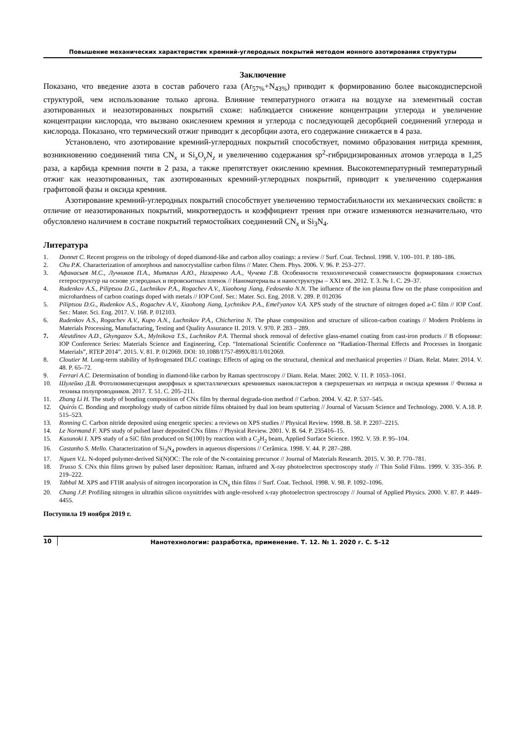Повышение механических характеристик кремний-углеродных покрытий методом ионного азотирования структуры
Заключение
Показано, что введение азота в состав рабочего газа (Ar<sub>57%</sub>+N<sub>43%</sub>) приводит к формированию более высокодисперсной структурой, чем использование только аргона. Влияние температурного отжига на воздухе на элементный состав азотированных и неазотированных покрытий схоже: наблюдается снижение концентрации углерода и увеличение концентрации кислорода, что вызвано окислением кремния и углерода с последующей десорбцией соединений углерода и кислорода. Показано, что термический отжиг приводит к десорбции азота, его содержание снижается в 4 раза.
Установлено, что азотирование кремний-углеродных покрытий способствует, помимо образования нитрида кремния, возникновению соединений типа CN<sub>x</sub> и Si<sub>x</sub>O<sub>y</sub>N<sub>z</sub> и увеличению содержания sp<sup>2</sup>-гибридизированных атомов углерода в 1,25 раза, а карбида кремния почти в 2 раза, а также препятствует окислению кремния. Высокотемпературный температурный отжиг как неазотированных, так азотированных кремний-углеродных покрытий, приводит к увеличению содержания графитовой фазы и оксида кремния.
Азотирование кремний-углеродных покрытий способствует увеличению термостабильности их механических свойств: в отличие от неазотированных покрытий, микротвердость и коэффициент трения при отжиге изменяются незначительно, что обусловлено наличием в составе покрытий термостойких соединений CN<sub>x</sub> и Si<sub>3</sub>N<sub>4</sub>.
Литература
1. Donnet C. Recent progress on the tribology of doped diamond-like and carbon alloy coatings: a review // Surf. Coat. Technol. 1998. V. 100–101. P. 180–186.
2. Chu P.K. Characterization of amorphous and nanocrystalline carbon films // Mater. Chem. Phys. 2006. V. 96. P. 253–277.
3. Афанасьев М.С., Лучников П.А., Митягин А.Ю., Назаренко А.А., Чучева Г.В. Особенности технологической совместимости формирования слоистых гетероструктур на основе углеродных и перовскитных пленок // Наноматериалы и наноструктуры – XXI век. 2012. Т. 3. № 1. С. 29–37.
4. Rudenkov A.S., Piliptsou D.G., Luchnikov P.A., Rogachev A.V., Xiaohong Jiang, Fedosenko N.N. The influence of the ion plasma flow on the phase composition and microhardness of carbon coatings doped with metals // IOP Conf. Ser.: Mater. Sci. Eng. 2018. V. 289. P. 012036
5. Piliptsou D.G., Rudenkov A.S., Rogachev A.V., Xiaohong Jiang, Lychnikov P.A., Emel'yanov V.A. XPS study of the structure of nitrogen doped a-C film // IOP Conf. Ser.: Mater. Sci. Eng. 2017. V. 168. P. 012103.
6. Rudenkov A.S., Rogachev A.V., Kupo A.N., Luchnikov P.A., Chicherina N. The phase composition and structure of silicon-carbon coatings // Modern Problems in Materials Processing, Manufacturing, Testing and Quality Assurance II. 2019. V. 970. P. 283 – 289.
7. Aleutdinov A.D., Ghyngazov S.A., Mylnikova T.S., Luchnikov P.A. Thermal shock removal of defective glass-enamel coating from cast-iron products // В сборнике: IOP Conference Series: Materials Science and Engineering, Сер. “International Scientific Conference on “Radiation-Thermal Effects and Processes in Inorganic Materials”, RTEP 2014”. 2015. V. 81. P. 012069. DOI: 10.1088/1757-899X/81/1/012069.
8. Cloutier M. Long-term stability of hydrogenated DLC coatings: Effects of aging on the structural, chemical and mechanical properties // Diam. Relat. Mater. 2014. V. 48. P. 65–72.
9. Ferrari A.C. Determination of bonding in diamond-like carbon by Raman spectroscopy // Diam. Relat. Mater. 2002. V. 11. P. 1053–1061.
10. Шулейко Д.В. Фотолюминесценция аморфных и кристаллических кремниевых нанокластеров в сверхрешетках из нитрида и оксида кремния // Физика и техника полупроводников. 2017. Т. 51. С. 205–211.
11. Zhang Li H. The study of bonding composition of CNx film by thermal degrada-tion method // Carbon. 2004. V. 42. P. 537–545.
12. Quirós C. Bonding and morphology study of carbon nitride films obtained by dual ion beam sputtering // Journal of Vacuum Science and Technology. 2000. V. A.18. P. 515–523.
13. Ronning C. Carbon nitride deposited using energetic species: a reviews on XPS studies // Physical Review. 1998. B. 58. P. 2207–2215.
14. Le Normand F. XPS study of pulsed laser deposited CNx films // Physical Review. 2001. V. B. 64. P. 235416–15.
15. Kusunoki I. XPS study of a SiC film produced on St(100) by reaction with a C<sub>2</sub>H<sub>2</sub> beam, Applied Surface Science. 1992. V. 59. P. 95–104.
16. Castanho S. Mello. Characterization of Si<sub>3</sub>N<sub>4</sub> powders in aqueous dispersions // Cerâmica. 1998. V. 44. P. 287–288.
17. Nguen V.L. N-doped polymer-derived Si(N)OC: The role of the N-containing precursor // Journal of Materials Research. 2015. V. 30. P. 770–781.
18. Trusso S. CNx thin films grown by pulsed laser deposition: Raman, infrared and X-ray photoelectron spectroscopy study // Thin Solid Films. 1999. V. 335–356. P. 219–222.
19. Tabbal M. XPS and FTIR analysis of nitrogen incorporation in CN<sub>x</sub> thin films // Surf. Coat. Technol. 1998. V. 98. P. 1092–1096.
20. Chang J.P. Profiling nitrogen in ultrathin silicon oxynitrides with angle-resolved x-ray photoelectron spectroscopy // Journal of Applied Physics. 2000. V. 87. P. 4449–4455.
Поступила 19 ноября 2019 г.
10 Нанотехнологии: разработка, применение. Т. 12. № 1. 2020 г. С. 5–12